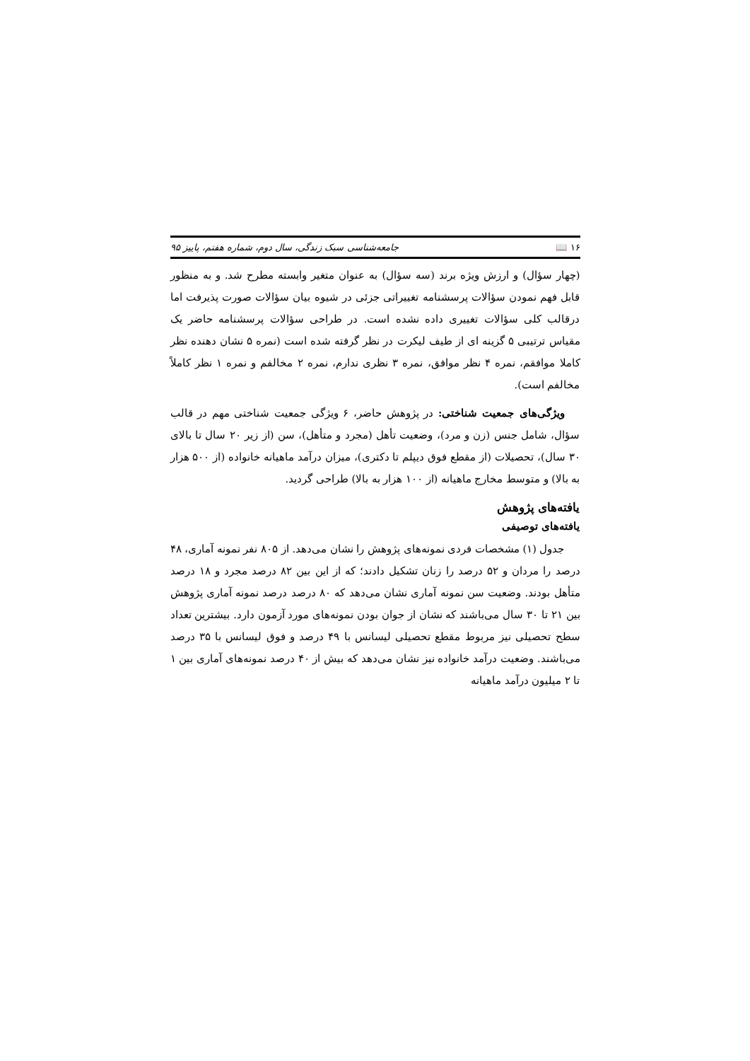۱۶ 📖 جامعه‌شناسی سبک زندگی، سال دوم، شماره هفتم، پاییز ۹۵
(چهار سؤال) و ارزش ویژه برند (سه سؤال) به عنوان متغیر وابسته مطرح شد. و به منظور قابل فهم نمودن سؤالات پرسشنامه تغییراتی جزئی در شیوه بیان سؤالات صورت پذیرفت اما درقالب کلی سؤالات تغییری داده نشده است. در طراحی سؤالات پرسشنامه حاضر یک مقیاس ترتیبی ۵ گزینه ای از طیف لیکرت در نظر گرفته شده است (نمره ۵ نشان دهنده نظر کاملا موافقم، نمره ۴ نظر موافق، نمره ۳ نظری ندارم، نمره ۲ مخالفم و نمره ۱ نظر کاملاً مخالفم است).
ویژگی‌های جمعیت شناختی: در پژوهش حاضر، ۶ ویژگی جمعیت شناختی مهم در قالب سؤال، شامل جنس (زن و مرد)، وضعیت تأهل (مجرد و متأهل)، سن (از زیر ۲۰ سال تا بالای ۳۰ سال)، تحصیلات (از مقطع فوق دیپلم تا دکتری)، میزان درآمد ماهیانه خانواده (از ۵۰۰ هزار به بالا) و متوسط مخارج ماهیانه (از ۱۰۰ هزار به بالا) طراحی گردید.
یافته‌های پژوهش
یافته‌های توصیفی
جدول (۱) مشخصات فردی نمونه‌های پژوهش را نشان می‌دهد. از ۸۰۵ نفر نمونه آماری، ۴۸ درصد را مردان و ۵۲ درصد را زنان تشکیل دادند؛ که از این بین ۸۲ درصد مجرد و ۱۸ درصد متأهل بودند. وضعیت سن نمونه آماری نشان می‌دهد که ۸۰ درصد درصد نمونه آماری پژوهش بین ۲۱ تا ۳۰ سال می‌باشند که نشان از جوان بودن نمونه‌های مورد آزمون دارد. بیشترین تعداد سطح تحصیلی نیز مربوط مقطع تحصیلی لیسانس با ۴۹ درصد و فوق لیسانس با ۳۵ درصد می‌باشند. وضعیت درآمد خانواده نیز نشان می‌دهد که بیش از ۴۰ درصد نمونه‌های آماری بین ۱ تا ۲ میلیون درآمد ماهیانه